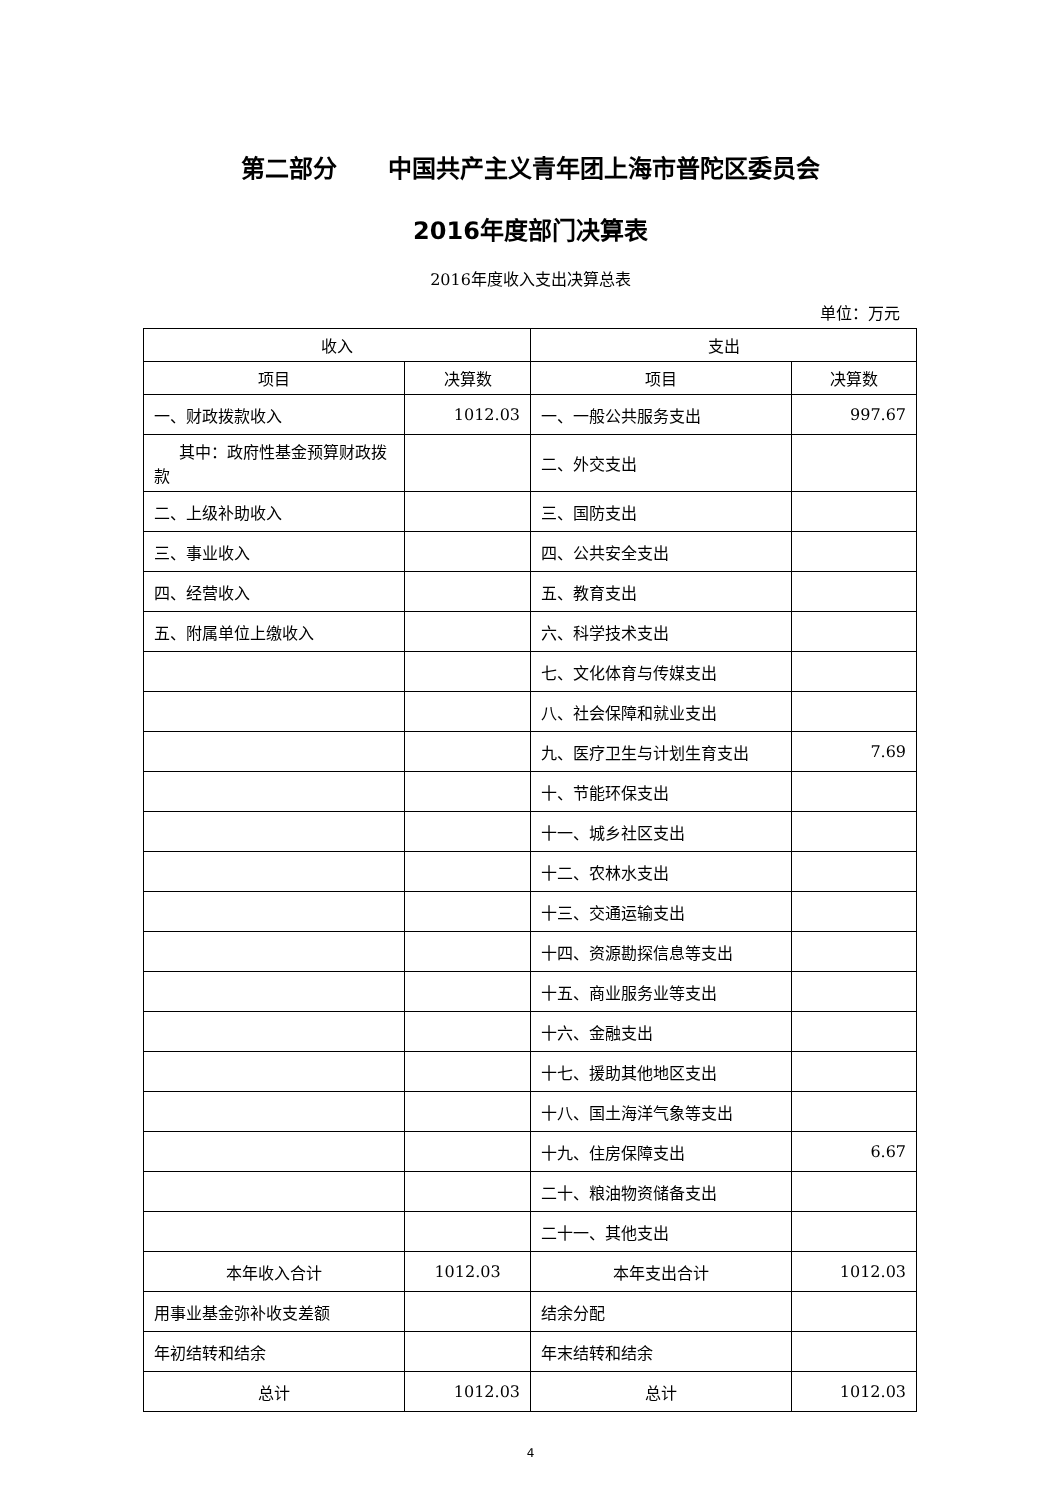第二部分 中国共产主义青年团上海市普陀区委员会
2016年度部门决算表
2016年度收入支出决算总表
单位：万元
| 收入 | | 支出 | |
| --- | --- | --- | --- |
| 项目 | 决算数 | 项目 | 决算数 |
| 一、财政拨款收入 | 1012.03 | 一、一般公共服务支出 | 997.67 |
| 其中：政府性基金预算财政拨款 | | 二、外交支出 | |
| 二、上级补助收入 | | 三、国防支出 | |
| 三、事业收入 | | 四、公共安全支出 | |
| 四、经营收入 | | 五、教育支出 | |
| 五、附属单位上缴收入 | | 六、科学技术支出 | |
| | | 七、文化体育与传媒支出 | |
| | | 八、社会保障和就业支出 | |
| | | 九、医疗卫生与计划生育支出 | 7.69 |
| | | 十、节能环保支出 | |
| | | 十一、城乡社区支出 | |
| | | 十二、农林水支出 | |
| | | 十三、交通运输支出 | |
| | | 十四、资源勘探信息等支出 | |
| | | 十五、商业服务业等支出 | |
| | | 十六、金融支出 | |
| | | 十七、援助其他地区支出 | |
| | | 十八、国土海洋气象等支出 | |
| | | 十九、住房保障支出 | 6.67 |
| | | 二十、粮油物资储备支出 | |
| | | 二十一、其他支出 | |
| 本年收入合计 | 1012.03 | 本年支出合计 | 1012.03 |
| 用事业基金弥补收支差额 | | 结余分配 | |
| 年初结转和结余 | | 年末结转和结余 | |
| 总计 | 1012.03 | 总计 | 1012.03 |
4